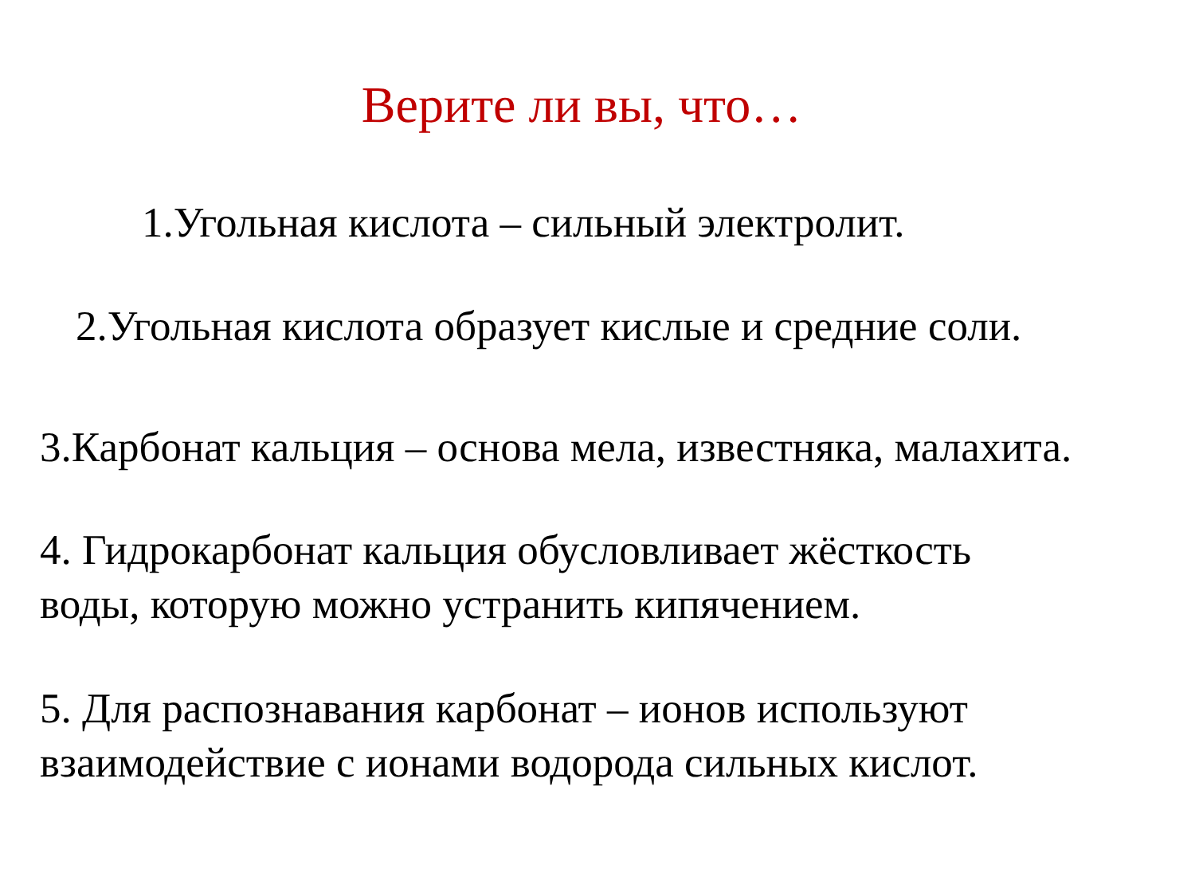Верите ли вы, что…
1.Угольная кислота – сильный электролит.
2.Угольная кислота образует кислые и средние соли.
3.Карбонат кальция – основа мела, известняка, малахита.
4. Гидрокарбонат кальция обусловливает жёсткость
воды, которую можно устранить кипячением.
5. Для распознавания карбонат – ионов используют
взаимодействие с ионами водорода сильных кислот.